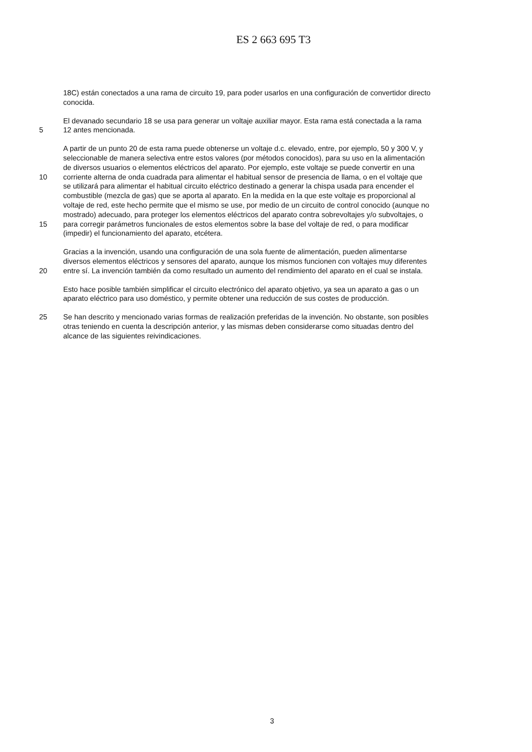ES 2 663 695 T3
18C) están conectados a una rama de circuito 19, para poder usarlos en una configuración de convertidor directo
conocida.
El devanado secundario 18 se usa para generar un voltaje auxiliar mayor. Esta rama está conectada a la rama
5 12 antes mencionada.
A partir de un punto 20 de esta rama puede obtenerse un voltaje d.c. elevado, entre, por ejemplo, 50 y 300 V, y
seleccionable de manera selectiva entre estos valores (por métodos conocidos), para su uso en la alimentación
de diversos usuarios o elementos eléctricos del aparato. Por ejemplo, este voltaje se puede convertir en una
10 corriente alterna de onda cuadrada para alimentar el habitual sensor de presencia de llama, o en el voltaje que
se utilizará para alimentar el habitual circuito eléctrico destinado a generar la chispa usada para encender el
combustible (mezcla de gas) que se aporta al aparato. En la medida en la que este voltaje es proporcional al
voltaje de red, este hecho permite que el mismo se use, por medio de un circuito de control conocido (aunque no
mostrado) adecuado, para proteger los elementos eléctricos del aparato contra sobrevoltajes y/o subvoltajes, o
15 para corregir parámetros funcionales de estos elementos sobre la base del voltaje de red, o para modificar
(impedir) el funcionamiento del aparato, etcétera.
Gracias a la invención, usando una configuración de una sola fuente de alimentación, pueden alimentarse
diversos elementos eléctricos y sensores del aparato, aunque los mismos funcionen con voltajes muy diferentes
20 entre sí. La invención también da como resultado un aumento del rendimiento del aparato en el cual se instala.
Esto hace posible también simplificar el circuito electrónico del aparato objetivo, ya sea un aparato a gas o un
aparato eléctrico para uso doméstico, y permite obtener una reducción de sus costes de producción.
25 Se han descrito y mencionado varias formas de realización preferidas de la invención. No obstante, son posibles
otras teniendo en cuenta la descripción anterior, y las mismas deben considerarse como situadas dentro del
alcance de las siguientes reivindicaciones.
3